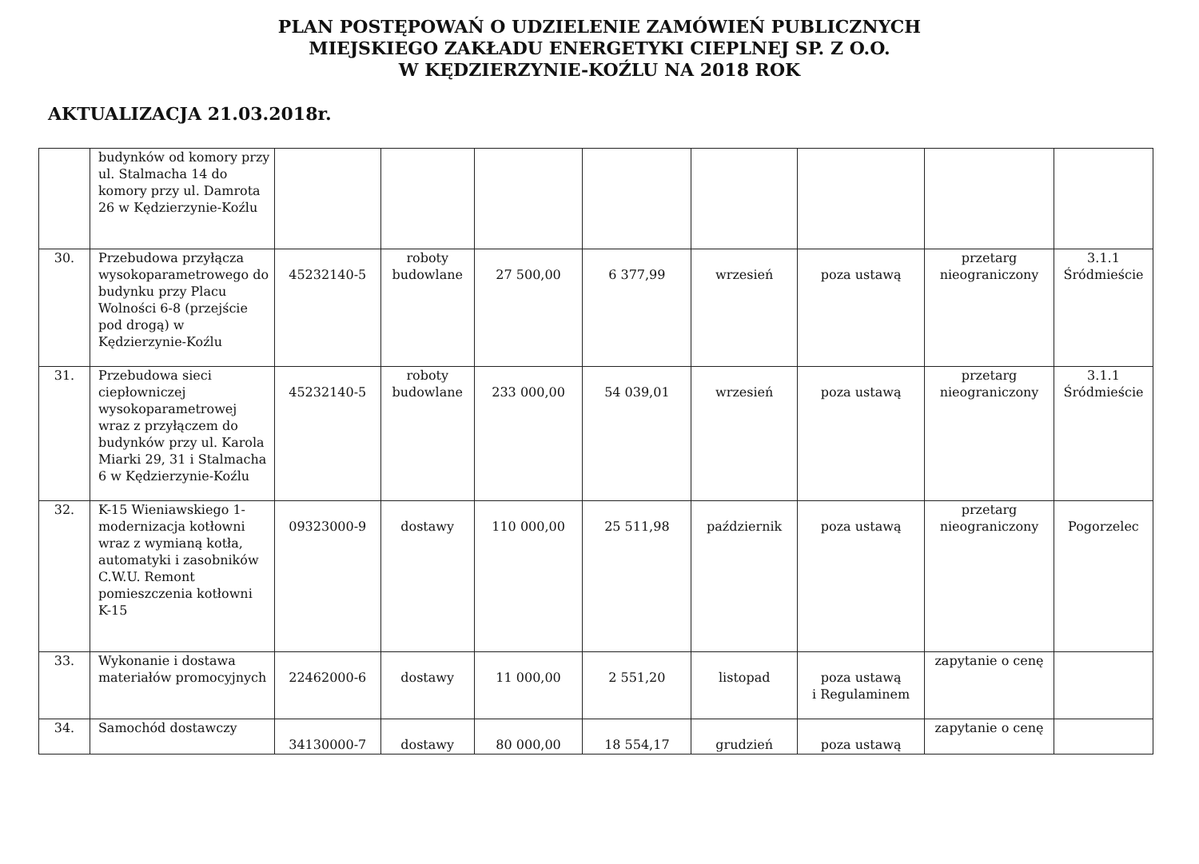PLAN POSTĘPOWAŃ O UDZIELENIE ZAMÓWIEŃ PUBLICZNYCH
MIEJSKIEGO ZAKŁADU ENERGETYKI CIEPLNEJ SP. Z O.O.
W KĘDZIERZYNIE-KOŹLU NA 2018 ROK
AKTUALIZACJA 21.03.2018r.
| | budynków od komory przy ul. Stalmacha 14 do komory przy ul. Damrota 26 w Kędzierzynie-Koźlu | | | | | | | | |
| 30. | Przebudowa przyłącza wysokoparametrowego do budynku przy Placu Wolności 6-8 (przejście pod drogą) w Kędzierzynie-Koźlu | 45232140-5 | roboty budowlane | 27 500,00 | 6 377,99 | wrzesień | poza ustawą | przetarg nieograniczony | 3.1.1 Śródmieście |
| 31. | Przebudowa sieci ciepłowniczej wysokoparametrowej wraz z przyłączem do budynków przy ul. Karola Miarki 29, 31 i Stalmacha 6 w Kędzierzynie-Koźlu | 45232140-5 | roboty budowlane | 233 000,00 | 54 039,01 | wrzesień | poza ustawą | przetarg nieograniczony | 3.1.1 Śródmieście |
| 32. | K-15 Wieniawskiego 1-modernizacja kotłowni wraz z wymianą kotła, automatyki i zasobników C.W.U. Remont pomieszczenia kotłowni K-15 | 09323000-9 | dostawy | 110 000,00 | 25 511,98 | październik | poza ustawą | przetarg nieograniczony | Pogorzelec |
| 33. | Wykonanie i dostawa materiałów promocyjnych | 22462000-6 | dostawy | 11 000,00 | 2 551,20 | listopad | poza ustawą i Regulaminem | zapytanie o cenę | |
| 34. | Samochód dostawczy | 34130000-7 | dostawy | 80 000,00 | 18 554,17 | grudzień | poza ustawą | zapytanie o cenę | |